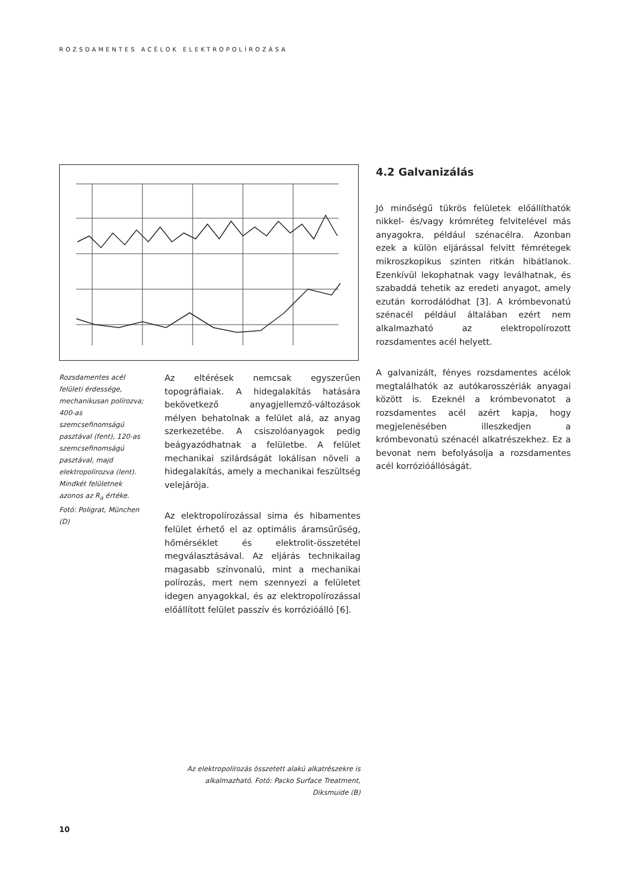ROZSDAMENTES ACÉLOK ELEKTROPOLÍROZÁSA
Rozsdamentes acél felületi érdessége, mechanikusan polírozva; 400-as szemcsefinomságú pasztával (fent), 120-as szemcsefinomságú pasztával, majd elektropolírozva (lent). Mindkét felületnek azonos az R<sub>a</sub> értéke. Fotó: Poligrat, München (D)
Az eltérések nemcsak egyszerűen topográfiaiak. A hidegalakítás hatására bekövetkező anyagjellemző-változások mélyen behatolnak a felület alá, az anyag szerkezetébe. A csiszolóanyagok pedig beágyazódhatnak a felületbe. A felület mechanikai szilárdságát lokálisan növeli a hidegalakítás, amely a mechanikai feszültség velejárója.
Az elektropolírozással sima és hibamentes felület érhető el az optimális áramsűrűség, hőmérséklet és elektrolit-összetétel megválasztásával. Az eljárás technikailag magasabb színvonalú, mint a mechanikai polírozás, mert nem szennyezi a felületet idegen anyagokkal, és az elektropolírozással előállított felület passzív és korrózióálló [6].
4.2 Galvanizálás
Jó minőségű tükrös felületek előállíthatók nikkel- és/vagy krómréteg felvitelével más anyagokra, például szénacélra. Azonban ezek a külön eljárással felvitt fémrétegek mikroszkopikus szinten ritkán hibátlanok. Ezenkívül lekophatnak vagy leválhatnak, és szabaddá tehetik az eredeti anyagot, amely ezután korrodálódhat [3]. A krómbevonatú szénacél például általában ezért nem alkalmazható az elektropolírozott rozsdamentes acél helyett.
A galvanizált, fényes rozsdamentes acélok megtalálhatók az autókarosszériák anyagai között is. Ezeknél a krómbevonatot a rozsdamentes acél azért kapja, hogy megjelenésében illeszkedjen a krómbevonatú szénacél alkatrészekhez. Ez a bevonat nem befolyásolja a rozsdamentes acél korrózióállóságát.
Az elektropolírozás összetett alakú alkatrészekre is alkalmazható. Fotó: Packo Surface Treatment, Diksmuide (B)
10